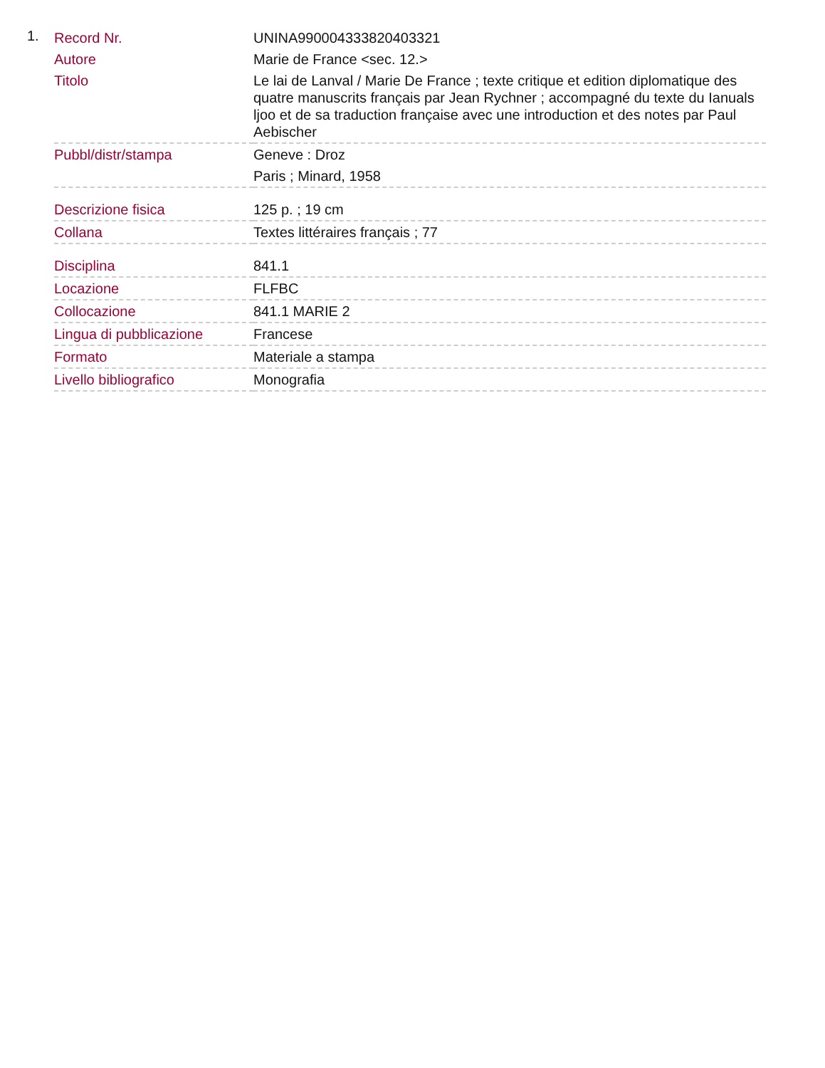1.
| Record Nr. | UNINA990004333820403321 |
| Autore | Marie de France <sec. 12.> |
| Titolo | Le lai de Lanval / Marie De France ; texte critique et edition diplomatique des quatre manuscrits français par Jean Rychner ; accompagné du texte du Ianuals ljoo et de sa traduction française avec une introduction et des notes par Paul Aebischer |
| Pubbl/distr/stampa | Geneve : Droz Paris ; Minard, 1958 |
| Descrizione fisica | 125 p. ; 19 cm |
| Collana | Textes littéraires français ; 77 |
| Disciplina | 841.1 |
| Locazione | FLFBC |
| Collocazione | 841.1 MARIE 2 |
| Lingua di pubblicazione | Francese |
| Formato | Materiale a stampa |
| Livello bibliografico | Monografia |